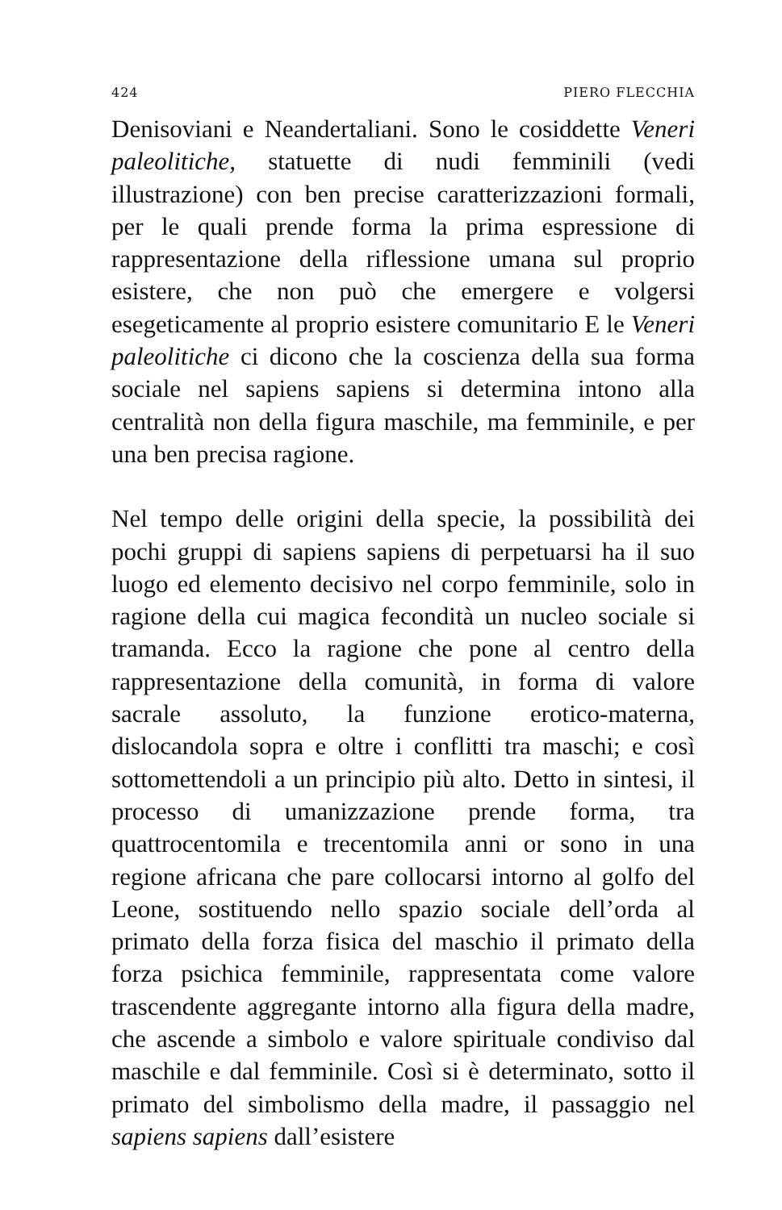424 PIERO FLECCHIA
Denisoviani e Neandertaliani. Sono le cosiddette Veneri paleolitiche, statuette di nudi femminili (vedi illustrazione) con ben precise caratterizzazioni formali, per le quali prende forma la prima espressione di rappresentazione della riflessione umana sul proprio esistere, che non può che emergere e volgersi esegeticamente al proprio esistere comunitario E le Veneri paleolitiche ci dicono che la coscienza della sua forma sociale nel sapiens sapiens si determina intono alla centralità non della figura maschile, ma femminile, e per una ben precisa ragione.
Nel tempo delle origini della specie, la possibilità dei pochi gruppi di sapiens sapiens di perpetuarsi ha il suo luogo ed elemento decisivo nel corpo femminile, solo in ragione della cui magica fecondità un nucleo sociale si tramanda. Ecco la ragione che pone al centro della rappresentazione della comunità, in forma di valore sacrale assoluto, la funzione erotico-materna, dislocandola sopra e oltre i conflitti tra maschi; e così sottomettendoli a un principio più alto. Detto in sintesi, il processo di umanizzazione prende forma, tra quattrocentomila e trecentomila anni or sono in una regione africana che pare collocarsi intorno al golfo del Leone, sostituendo nello spazio sociale dell’orda al primato della forza fisica del maschio il primato della forza psichica femminile, rappresentata come valore trascendente aggregante intorno alla figura della madre, che ascende a simbolo e valore spirituale condiviso dal maschile e dal femminile. Così si è determinato, sotto il primato del simbolismo della madre, il passaggio nel sapiens sapiens dall’esistere